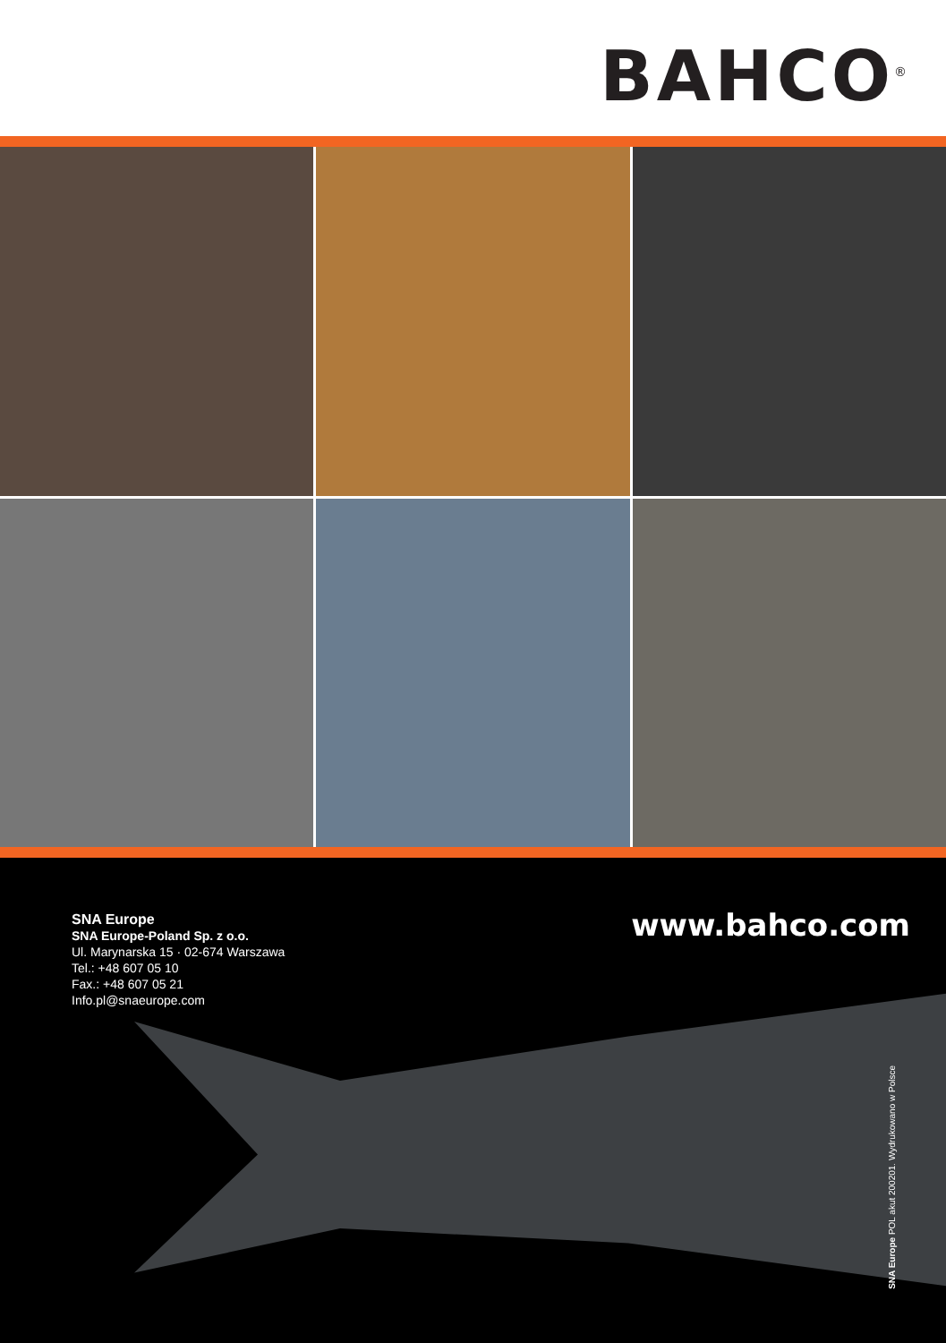BAHCO<sup>®</sup>
SNA Europe
SNA Europe-Poland Sp. z o.o.
Ul. Marynarska 15 · 02-674 Warszawa
Tel.: +48 607 05 10
Fax.: +48 607 05 21
Info.pl@snaeurope.com
www.bahco.com
SNA Europe POL akut 200201. Wydrukowano w Polsce